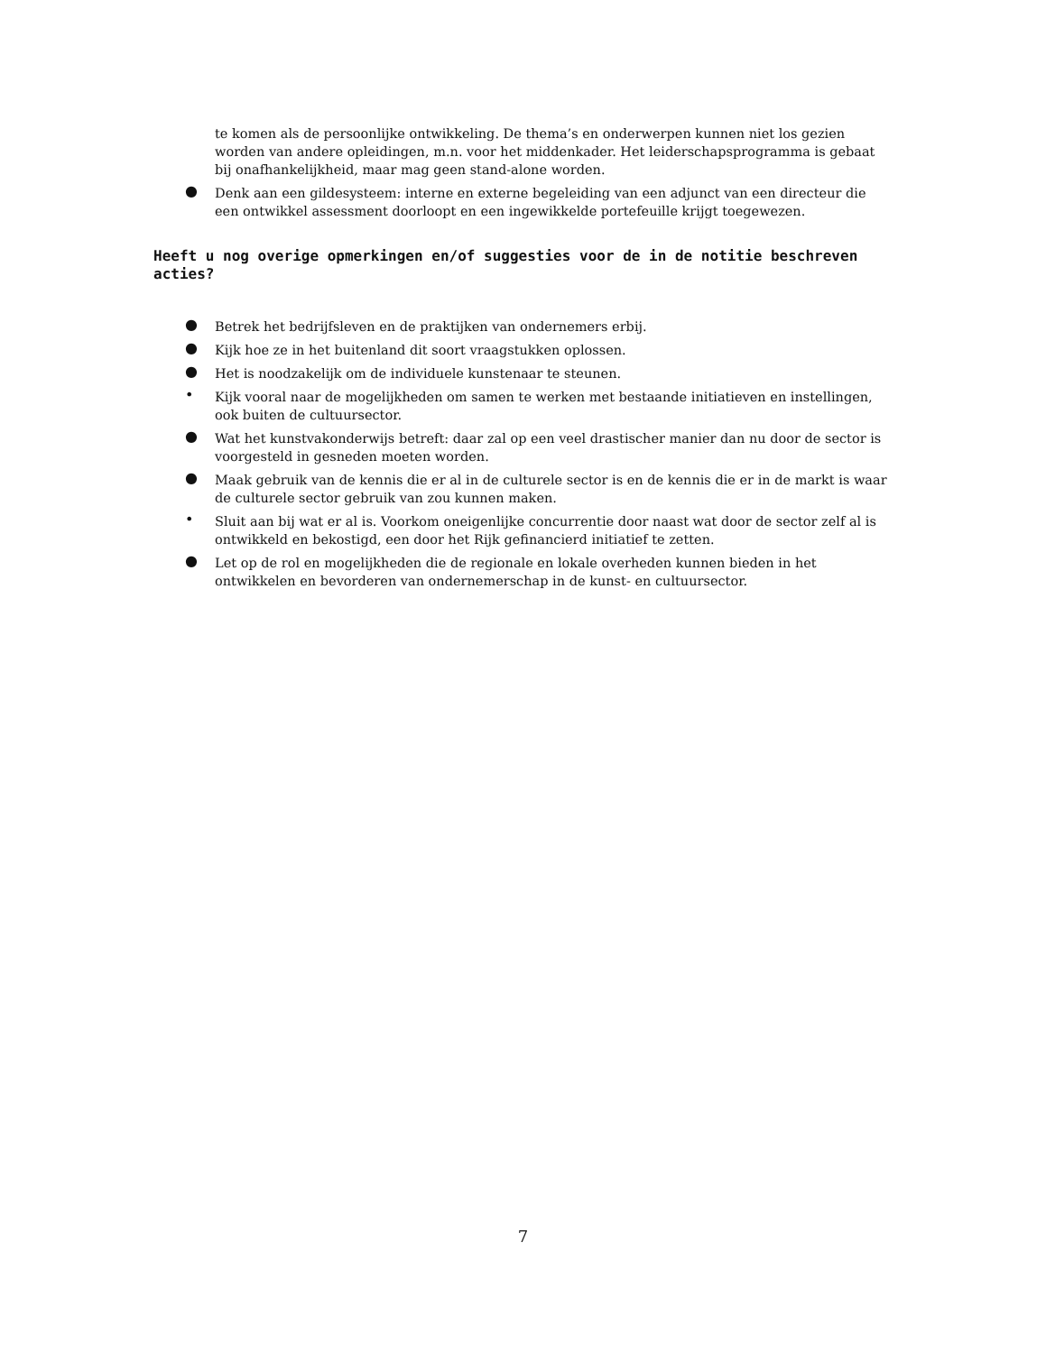te komen als de persoonlijke ontwikkeling. De thema’s en onderwerpen kunnen niet los gezien worden van andere opleidingen, m.n. voor het middenkader. Het leiderschapsprogramma is gebaat bij onafhankelijkheid, maar mag geen stand-alone worden.
● Denk aan een gildesysteem: interne en externe begeleiding van een adjunct van een directeur die een ontwikkel assessment doorloopt en een ingewikkelde portefeuille krijgt toegewezen.
Heeft u nog overige opmerkingen en/of suggesties voor de in de notitie beschreven acties?
● Betrek het bedrijfsleven en de praktijken van ondernemers erbij.
● Kijk hoe ze in het buitenland dit soort vraagstukken oplossen.
● Het is noodzakelijk om de individuele kunstenaar te steunen.
• Kijk vooral naar de mogelijkheden om samen te werken met bestaande initiatieven en instellingen, ook buiten de cultuursector.
● Wat het kunstvakonderwijs betreft: daar zal op een veel drastischer manier dan nu door de sector is voorgesteld in gesneden moeten worden.
● Maak gebruik van de kennis die er al in de culturele sector is en de kennis die er in de markt is waar de culturele sector gebruik van zou kunnen maken.
• Sluit aan bij wat er al is. Voorkom oneigenlijke concurrentie door naast wat door de sector zelf al is ontwikkeld en bekostigd, een door het Rijk gefinancierd initiatief te zetten.
● Let op de rol en mogelijkheden die de regionale en lokale overheden kunnen bieden in het ontwikkelen en bevorderen van ondernemerschap in de kunst- en cultuursector.
7